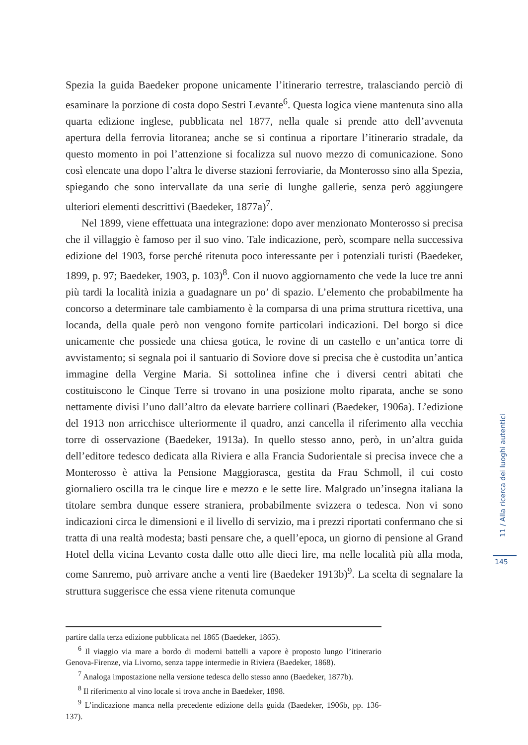Spezia la guida Baedeker propone unicamente l’itinerario terrestre, tralasciando perciò di esaminare la porzione di costa dopo Sestri Levante<sup>6</sup>. Questa logica viene mantenuta sino alla quarta edizione inglese, pubblicata nel 1877, nella quale si prende atto dell’avvenuta apertura della ferrovia litoranea; anche se si continua a riportare l’itinerario stradale, da questo momento in poi l’attenzione si focalizza sul nuovo mezzo di comunicazione. Sono così elencate una dopo l’altra le diverse stazioni ferroviarie, da Monterosso sino alla Spezia, spiegando che sono intervallate da una serie di lunghe gallerie, senza però aggiungere ulteriori elementi descrittivi (Baedeker, 1877a)<sup>7</sup>.
Nel 1899, viene effettuata una integrazione: dopo aver menzionato Monterosso si precisa che il villaggio è famoso per il suo vino. Tale indicazione, però, scompare nella successiva edizione del 1903, forse perché ritenuta poco interessante per i potenziali turisti (Baedeker, 1899, p. 97; Baedeker, 1903, p. 103)<sup>8</sup>. Con il nuovo aggiornamento che vede la luce tre anni più tardi la località inizia a guadagnare un po’ di spazio. L’elemento che probabilmente ha concorso a determinare tale cambiamento è la comparsa di una prima struttura ricettiva, una locanda, della quale però non vengono fornite particolari indicazioni. Del borgo si dice unicamente che possiede una chiesa gotica, le rovine di un castello e un’antica torre di avvistamento; si segnala poi il santuario di Soviore dove si precisa che è custodita un’antica immagine della Vergine Maria. Si sottolinea infine che i diversi centri abitati che costituiscono le Cinque Terre si trovano in una posizione molto riparata, anche se sono nettamente divisi l’uno dall’altro da elevate barriere collinari (Baedeker, 1906a). L’edizione del 1913 non arricchisce ulteriormente il quadro, anzi cancella il riferimento alla vecchia torre di osservazione (Baedeker, 1913a). In quello stesso anno, però, in un’altra guida dell’editore tedesco dedicata alla Riviera e alla Francia Sudorientale si precisa invece che a Monterosso è attiva la Pensione Maggiorasca, gestita da Frau Schmoll, il cui costo giornaliero oscilla tra le cinque lire e mezzo e le sette lire. Malgrado un’insegna italiana la titolare sembra dunque essere straniera, probabilmente svizzera o tedesca. Non vi sono indicazioni circa le dimensioni e il livello di servizio, ma i prezzi riportati confermano che si tratta di una realtà modesta; basti pensare che, a quell’epoca, un giorno di pensione al Grand Hotel della vicina Levanto costa dalle otto alle dieci lire, ma nelle località più alla moda, come Sanremo, può arrivare anche a venti lire (Baedeker 1913b)<sup>9</sup>. La scelta di segnalare la struttura suggerisce che essa viene ritenuta comunque
partire dalla terza edizione pubblicata nel 1865 (Baedeker, 1865).
<sup>6</sup> Il viaggio via mare a bordo di moderni battelli a vapore è proposto lungo l’itinerario Genova-Firenze, via Livorno, senza tappe intermedie in Riviera (Baedeker, 1868).
<sup>7</sup> Analoga impostazione nella versione tedesca dello stesso anno (Baedeker, 1877b).
<sup>8</sup> Il riferimento al vino locale si trova anche in Baedeker, 1898.
<sup>9</sup> L’indicazione manca nella precedente edizione della guida (Baedeker, 1906b, pp. 136-137).
11 / Alla ricerca dei luoghi autentici
145